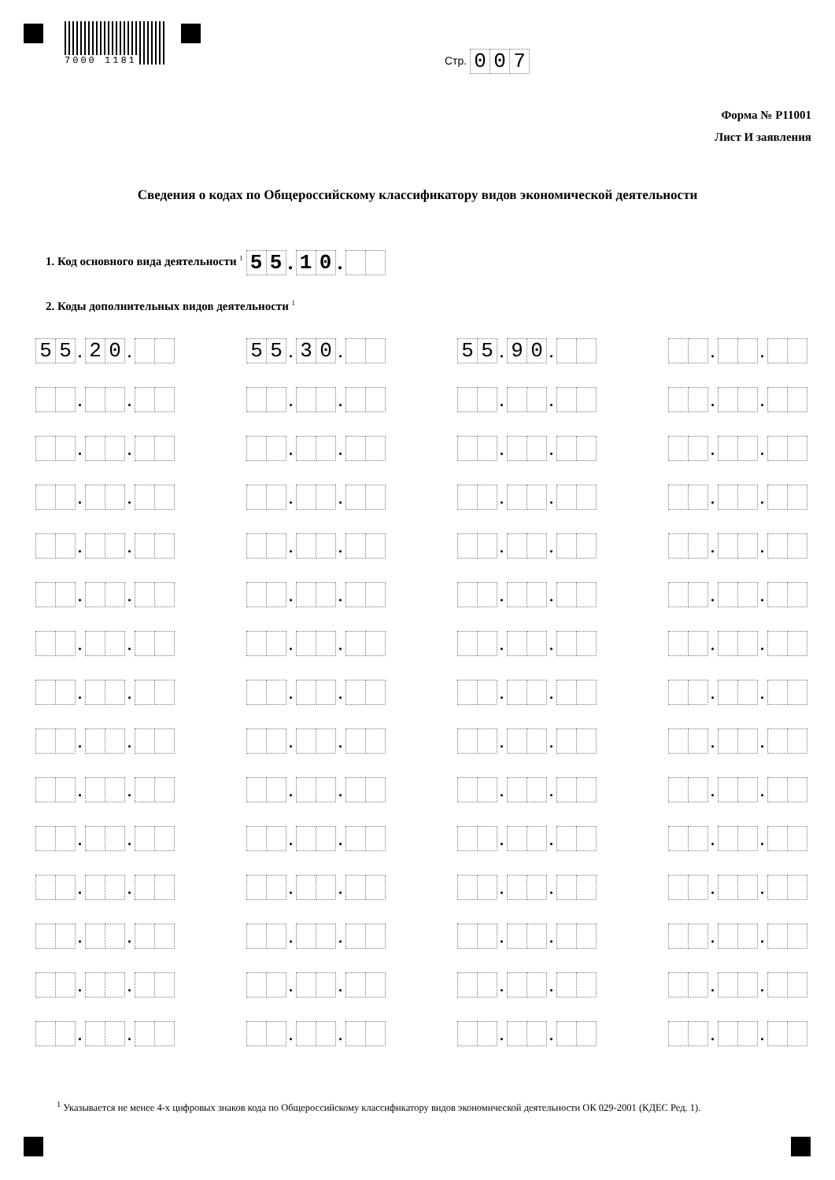7000 1181 Стр. 0 0 7
Форма № Р11001
Лист И заявления
Сведения о кодах по Общероссийскому классификатору видов экономической деятельности
1. Код основного вида деятельности <sup>1</sup> 5 5. 1 0.
2. Коды дополнительных видов деятельности <sup>1</sup>
5 5. 2 0.
5 5. 3 0.
5 5. 9 0. . .
. . . . . . . .
. . . . . . . .
. . . . . . . .
. . . . . . . .
. . . . . . . .
. . . . . . . .
. . . . . . . .
. . . . . . . .
. . . . . . . .
. . . . . . . .
. . . . . . . .
. . . . . . . .
. . . . . . . .
. . . . . . . .
<sup>1</sup> Указывается не менее 4-х цифровых знаков кода по Общероссийскому классификатору видов экономической деятельности ОК 029-2001 (КДЕС Ред. 1).